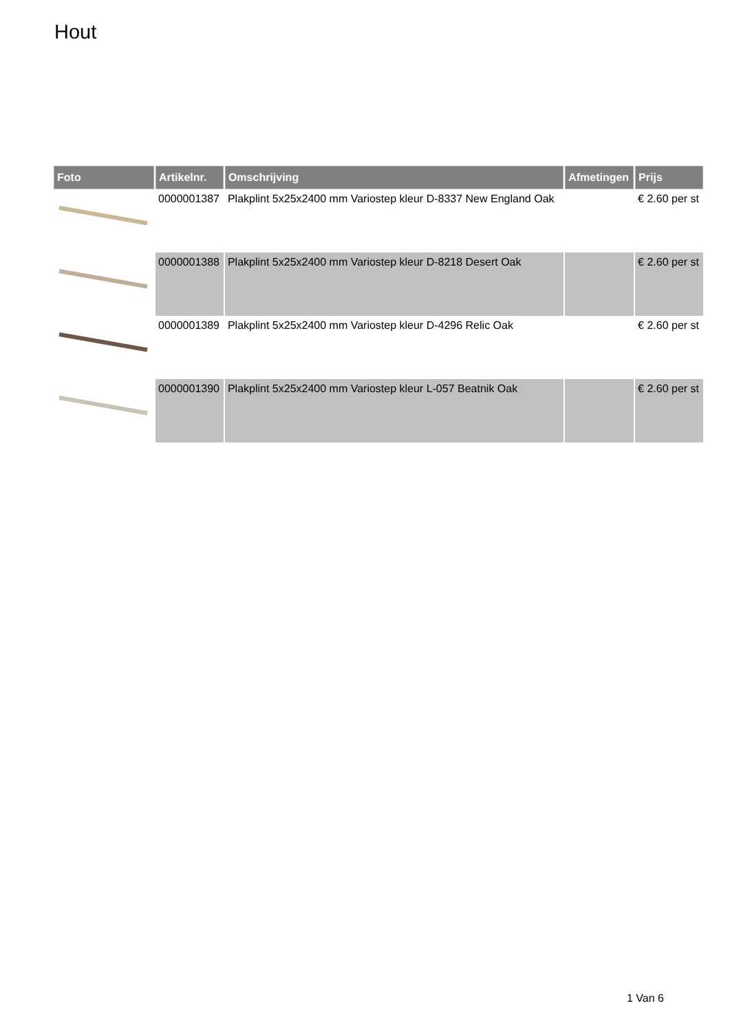Hout
| Foto | Artikelnr. | Omschrijving | Afmetingen | Prijs |
| --- | --- | --- | --- | --- |
| | 0000001387 | Plakplint 5x25x2400 mm Variostep kleur D-8337 New England Oak | | € 2.60 per st |
| | 0000001388 | Plakplint 5x25x2400 mm Variostep kleur D-8218 Desert Oak | | € 2.60 per st |
| | 0000001389 | Plakplint 5x25x2400 mm Variostep kleur D-4296 Relic Oak | | € 2.60 per st |
| | 0000001390 | Plakplint 5x25x2400 mm Variostep kleur L-057 Beatnik Oak | | € 2.60 per st |
1 Van 6